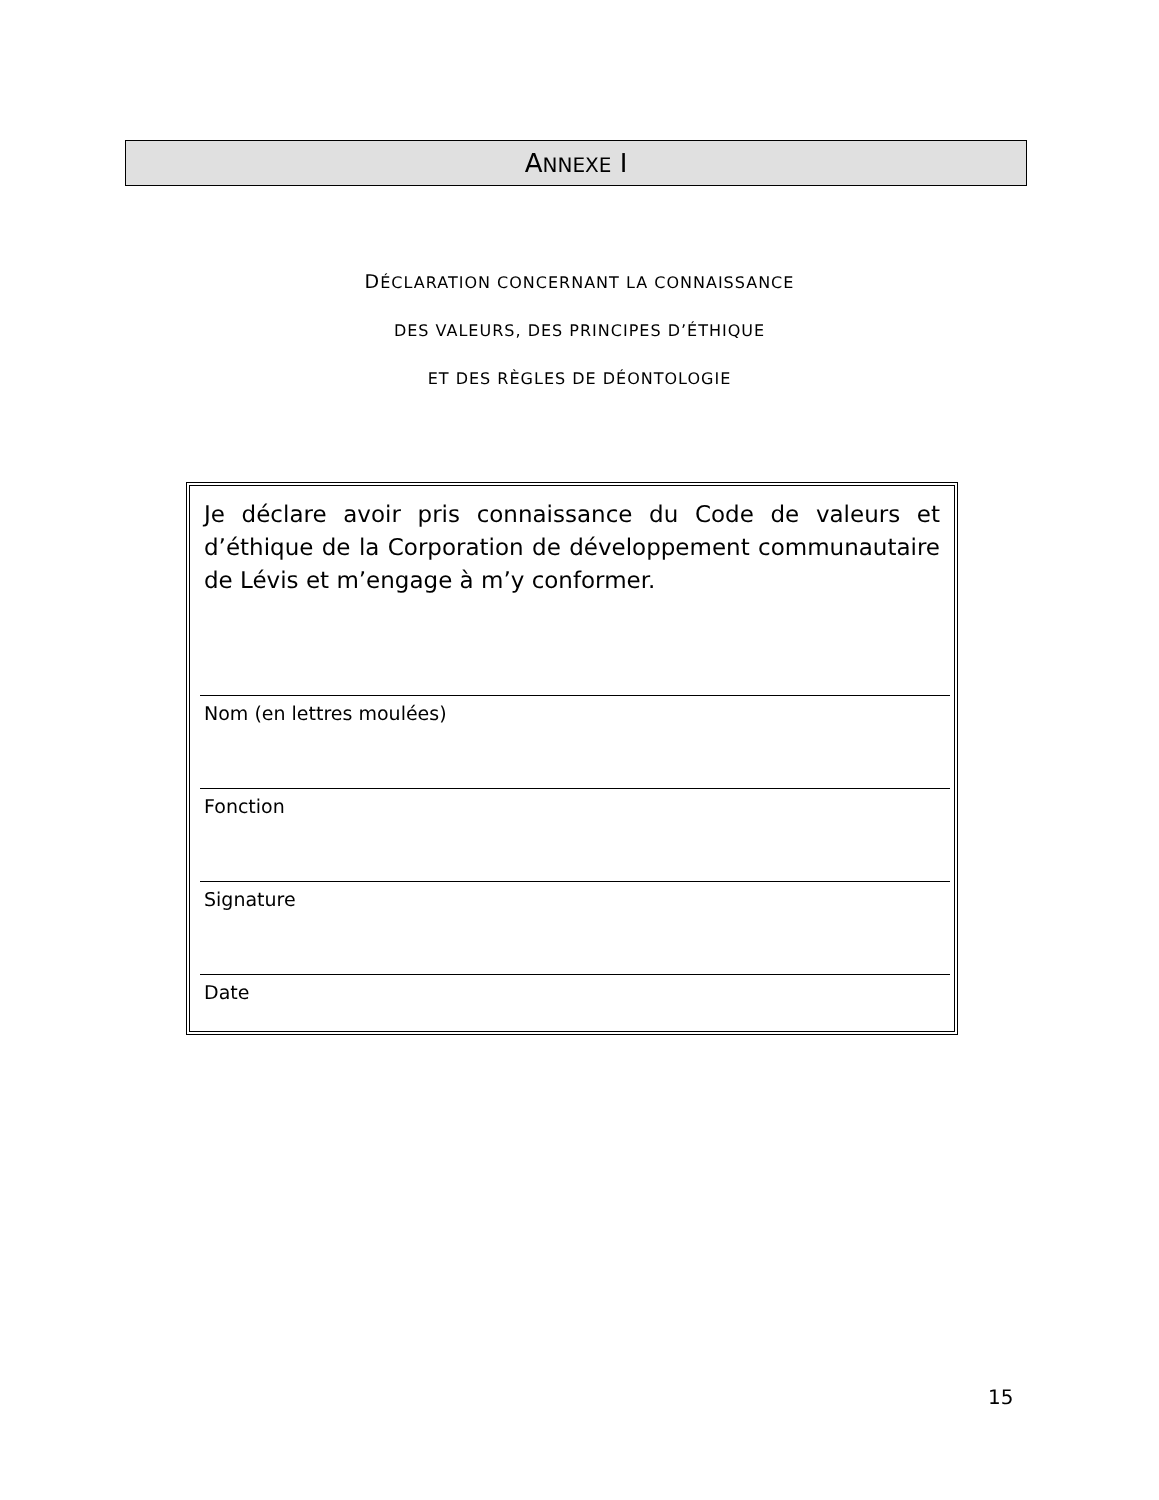ANNEXE I
DÉCLARATION CONCERNANT LA CONNAISSANCE
DES VALEURS, DES PRINCIPES D’ÉTHIQUE
ET DES RÈGLES DE DÉONTOLOGIE
Je déclare avoir pris connaissance du Code de valeurs et d’éthique de la Corporation de développement communautaire de Lévis et m’engage à m’y conformer.
Nom (en lettres moulées)
Fonction
Signature
Date
15